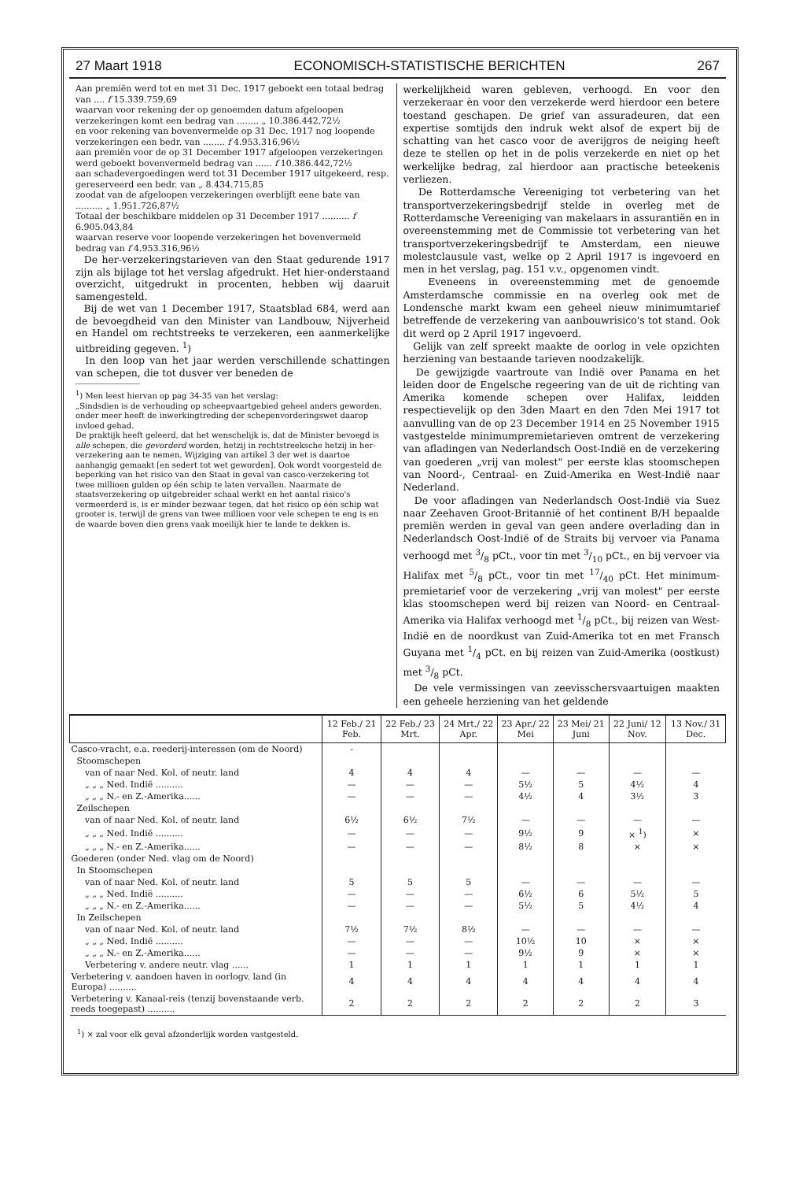27 Maart 1918 ECONOMISCH-STATISTISCHE BERICHTEN 267
Aan premiën werd tot en met 31 Dec. 1917 geboekt een totaal bedrag van .... f 15.339.759,69
waarvan voor rekening der op genoemden datum afgeloopen verzekeringen komt een bedrag van ........ „ 10.386.442,72½
en voor rekening van bovenvermelde op 31 Dec. 1917 nog loopende verzekeringen een bedr. van ........ f 4.953.316,96½
aan premiën voor de op 31 December 1917 afgeloopen verzekeringen werd geboekt bovenvermeld bedrag van ...... f 10.386.442,72½
aan schadevergoedingen werd tot 31 December 1917 uitgekeerd, resp. gereserveerd een bedr. van „ 8.434.715,85
zoodat van de afgeloopen verzekeringen overblijft eene bate van .......... „ 1.951.726,87½
Totaal der beschikbare middelen op 31 December 1917 .......... f 6.905.043,84
waarvan reserve voor loopende verzekeringen het bovenvermeld bedrag van f 4.953.316,96½
De her-verzekeringstarieven van den Staat gedurende 1917 zijn als bijlage tot het verslag afgedrukt. Het hier-onderstaand overzicht, uitgedrukt in procenten, hebben wij daaruit samengesteld.
Bij de wet van 1 December 1917, Staatsblad 684, werd aan de bevoegdheid van den Minister van Landbouw, Nijverheid en Handel om rechtstreeks te verzekeren, een aanmerkelijke uitbreiding gegeven. <sup>1</sup>)
In den loop van het jaar werden verschillende schattingen van schepen, die tot dusver ver beneden de
<sup>1</sup>) Men leest hiervan op pag 34-35 van het verslag:
„Sindsdien is de verhouding op scheepvaartgebied geheel anders geworden, onder meer heeft de inwerkingtreding der schepenvorderingswet daarop invloed gehad.
De praktijk heeft geleerd, dat het wenschelijk is, dat de Minister bevoegd is alle schepen, die gevorderd worden, hetzij in rechtstreeksche hetzij in her-verzekering aan te nemen. Wijziging van artikel 3 der wet is daartoe aanhangig gemaakt [en sedert tot wet geworden]. Ook wordt voorgesteld de beperking van het risico van den Staat in geval van casco-verzekering tot twee millioen gulden op één schip te laten vervallen. Naarmate de staatsverzekering op uitgebreider schaal werkt en het aantal risico's vermeerderd is, is er minder bezwaar tegen, dat het risico op één schip wat grooter is, terwijl de grens van twee millioen voor vele schepen te eng is en de waarde boven dien grens vaak moeilijk hier te lande te dekken is.
werkelijkheid waren gebleven, verhoogd. En voor den verzekeraar èn voor den verzekerde werd hierdoor een betere toestand geschapen. De grief van assuradeuren, dat een expertise somtijds den indruk wekt alsof de expert bij de schatting van het casco voor de averijgros de neiging heeft deze te stellen op het in de polis verzekerde en niet op het werkelijke bedrag, zal hierdoor aan practische beteekenis verliezen.
De Rotterdamsche Vereeniging tot verbetering van het transportverzekeringsbedrijf stelde in overleg met de Rotterdamsche Vereeniging van makelaars in assurantiën en in overeenstemming met de Commissie tot verbetering van het transportverzekeringsbedrijf te Amsterdam, een nieuwe molestclausule vast, welke op 2 April 1917 is ingevoerd en men in het verslag, pag. 151 v.v., opgenomen vindt.
Eveneens in overeenstemming met de genoemde Amsterdamsche commissie en na overleg ook met de Londensche markt kwam een geheel nieuw minimumtarief betreffende de verzekering van aanbouwrisico's tot stand. Ook dit werd op 2 April 1917 ingevoerd.
Gelijk van zelf spreekt maakte de oorlog in vele opzichten herziening van bestaande tarieven noodzakelijk.
De gewijzigde vaartroute van Indië over Panama en het leiden door de Engelsche regeering van de uit de richting van Amerika komende schepen over Halifax, leidden respectievelijk op den 3den Maart en den 7den Mei 1917 tot aanvulling van de op 23 December 1914 en 25 November 1915 vastgestelde minimumpremietarieven omtrent de verzekering van afladingen van Nederlandsch Oost-Indië en de verzekering van goederen „vrij van molest" per eerste klas stoomschepen van Noord-, Centraal- en Zuid-Amerika en West-Indië naar Nederland.
De voor afladingen van Nederlandsch Oost-Indië via Suez naar Zeehaven Groot-Britannië of het continent B/H bepaalde premiën werden in geval van geen andere overlading dan in Nederlandsch Oost-Indië of de Straits bij vervoer via Panama verhoogd met 3/8 pCt., voor tin met 3/10 pCt., en bij vervoer via Halifax met 5/8 pCt., voor tin met 17/40 pCt. Het minimum-premietarief voor de verzekering „vrij van molest" per eerste klas stoomschepen werd bij reizen van Noord- en Centraal-Amerika via Halifax verhoogd met 1/8 pCt., bij reizen van West-Indië en de noordkust van Zuid-Amerika tot en met Fransch Guyana met 1/4 pCt. en bij reizen van Zuid-Amerika (oostkust) met 3/8 pCt.
De vele vermissingen van zeevisschersvaartuigen maakten een geheele herziening van het geldende
| | 12 Feb./ 21 Feb. | 22 Feb./ 23 Mrt. | 24 Mrt./ 22 Apr. | 23 Apr./ 22 Mei | 23 Mei/ 21 Juni | 22 Juni/ 12 Nov. | 13 Nov./ 31 Dec. |
| --- | --- | --- | --- | --- | --- | --- | --- |
| Casco-vracht, e.a. reederij-interessen (om de Noord) | - | | | | | | |
| Stoomschepen | | | | | | | |
| van of naar Ned. Kol. of neutr. land | 4 | 4 | 4 | — | — | — | — |
| „ „ „ Ned. Indië .......... | — | — | — | 5½ | 5 | 4½ | 4 |
| „ „ „ N.- en Z.-Amerika...... | — | — | — | 4½ | 4 | 3½ | 3 |
| Zeilschepen | | | | | | | |
| van of naar Ned. Kol. of neutr. land | 6½ | 6½ | 7½ | — | — | — | — |
| „ „ „ Ned. Indië .......... | — | — | — | 9½ | 9 | × <sup>1</sup>) | × |
| „ „ „ N.- en Z.-Amerika...... | — | — | — | 8½ | 8 | × | × |
| Goederen (onder Ned. vlag om de Noord) | | | | | | | |
| In Stoomschepen | | | | | | | |
| van of naar Ned. Kol. of neutr. land | 5 | 5 | 5 | — | — | — | — |
| „ „ „ Ned. Indië .......... | — | — | — | 6½ | 6 | 5½ | 5 |
| „ „ „ N.- en Z.-Amerika...... | — | — | — | 5½ | 5 | 4½ | 4 |
| In Zeilschepen | | | | | | | |
| van of naar Ned. Kol. of neutr. land | 7½ | 7½ | 8½ | — | — | — | — |
| „ „ „ Ned. Indië .......... | — | — | — | 10½ | 10 | × | × |
| „ „ „ N.- en Z.-Amerika...... | — | — | — | 9½ | 9 | × | × |
| Verbetering v. andere neutr. vlag ...... | 1 | 1 | 1 | 1 | 1 | 1 | 1 |
| Verbetering v. aandoen haven in oorlogv. land (in Europa) .......... | 4 | 4 | 4 | 4 | 4 | 4 | 4 |
| Verbetering v. Kanaal-reis (tenzij bovenstaande verb. reeds toegepast) .......... | 2 | 2 | 2 | 2 | 2 | 2 | 3 |
<sup>1</sup>) × zal voor elk geval afzonderlijk worden vastgesteld.